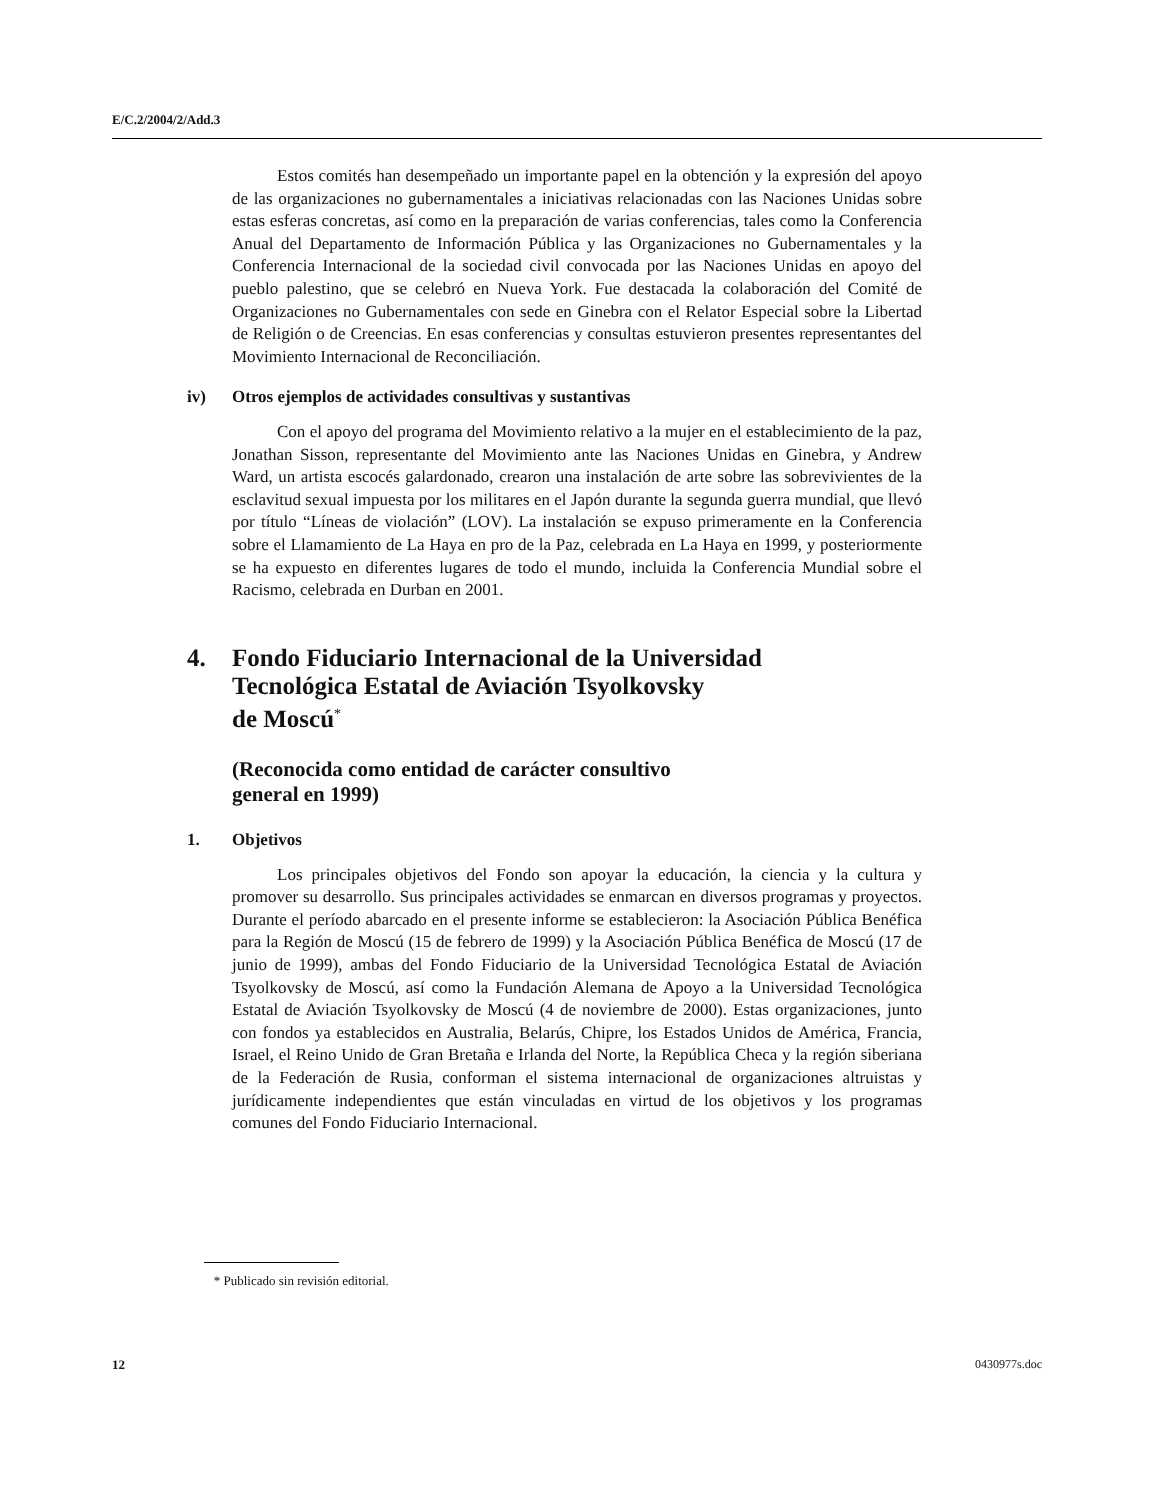E/C.2/2004/2/Add.3
Estos comités han desempeñado un importante papel en la obtención y la expresión del apoyo de las organizaciones no gubernamentales a iniciativas relacionadas con las Naciones Unidas sobre estas esferas concretas, así como en la preparación de varias conferencias, tales como la Conferencia Anual del Departamento de Información Pública y las Organizaciones no Gubernamentales y la Conferencia Internacional de la sociedad civil convocada por las Naciones Unidas en apoyo del pueblo palestino, que se celebró en Nueva York. Fue destacada la colaboración del Comité de Organizaciones no Gubernamentales con sede en Ginebra con el Relator Especial sobre la Libertad de Religión o de Creencias. En esas conferencias y consultas estuvieron presentes representantes del Movimiento Internacional de Reconciliación.
iv) Otros ejemplos de actividades consultivas y sustantivas
Con el apoyo del programa del Movimiento relativo a la mujer en el establecimiento de la paz, Jonathan Sisson, representante del Movimiento ante las Naciones Unidas en Ginebra, y Andrew Ward, un artista escocés galardonado, crearon una instalación de arte sobre las sobrevivientes de la esclavitud sexual impuesta por los militares en el Japón durante la segunda guerra mundial, que llevó por título “Líneas de violación” (LOV). La instalación se expuso primeramente en la Conferencia sobre el Llamamiento de La Haya en pro de la Paz, celebrada en La Haya en 1999, y posteriormente se ha expuesto en diferentes lugares de todo el mundo, incluida la Conferencia Mundial sobre el Racismo, celebrada en Durban en 2001.
4. Fondo Fiduciario Internacional de la Universidad
Tecnológica Estatal de Aviación Tsyolkovsky
de Moscú<sup>*</sup>
(Reconocida como entidad de carácter consultivo
general en 1999)
1. Objetivos
Los principales objetivos del Fondo son apoyar la educación, la ciencia y la cultura y promover su desarrollo. Sus principales actividades se enmarcan en diversos programas y proyectos. Durante el período abarcado en el presente informe se establecieron: la Asociación Pública Benéfica para la Región de Moscú (15 de febrero de 1999) y la Asociación Pública Benéfica de Moscú (17 de junio de 1999), ambas del Fondo Fiduciario de la Universidad Tecnológica Estatal de Aviación Tsyolkovsky de Moscú, así como la Fundación Alemana de Apoyo a la Universidad Tecnológica Estatal de Aviación Tsyolkovsky de Moscú (4 de noviembre de 2000). Estas organizaciones, junto con fondos ya establecidos en Australia, Belarús, Chipre, los Estados Unidos de América, Francia, Israel, el Reino Unido de Gran Bretaña e Irlanda del Norte, la República Checa y la región siberiana de la Federación de Rusia, conforman el sistema internacional de organizaciones altruistas y jurídicamente independientes que están vinculadas en virtud de los objetivos y los programas comunes del Fondo Fiduciario Internacional.
* Publicado sin revisión editorial.
12 0430977s.doc